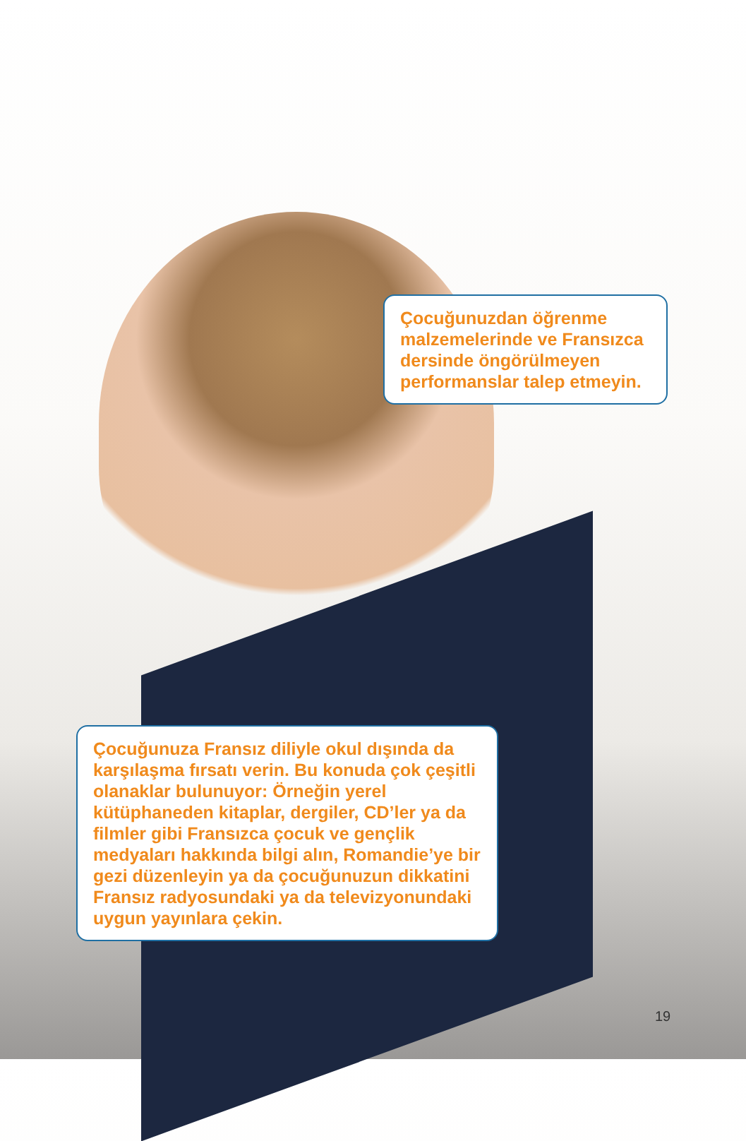Çocuğunuzdan öğrenme malzemelerinde ve Fransızca dersinde öngörülmeyen performanslar talep etmeyin.
Çocuğunuza Fransız diliyle okul dışında da karşılaşma fırsatı verin. Bu konuda çok çeşitli olanaklar bulunuyor: Örneğin yerel kütüphaneden kitaplar, dergiler, CD’ler ya da filmler gibi Fransızca çocuk ve gençlik medyaları hakkında bilgi alın, Romandie’ye bir gezi düzenleyin ya da çocuğunuzun dikkatini Fransız radyosundaki ya da televizyonundaki uygun yayınlara çekin.
19